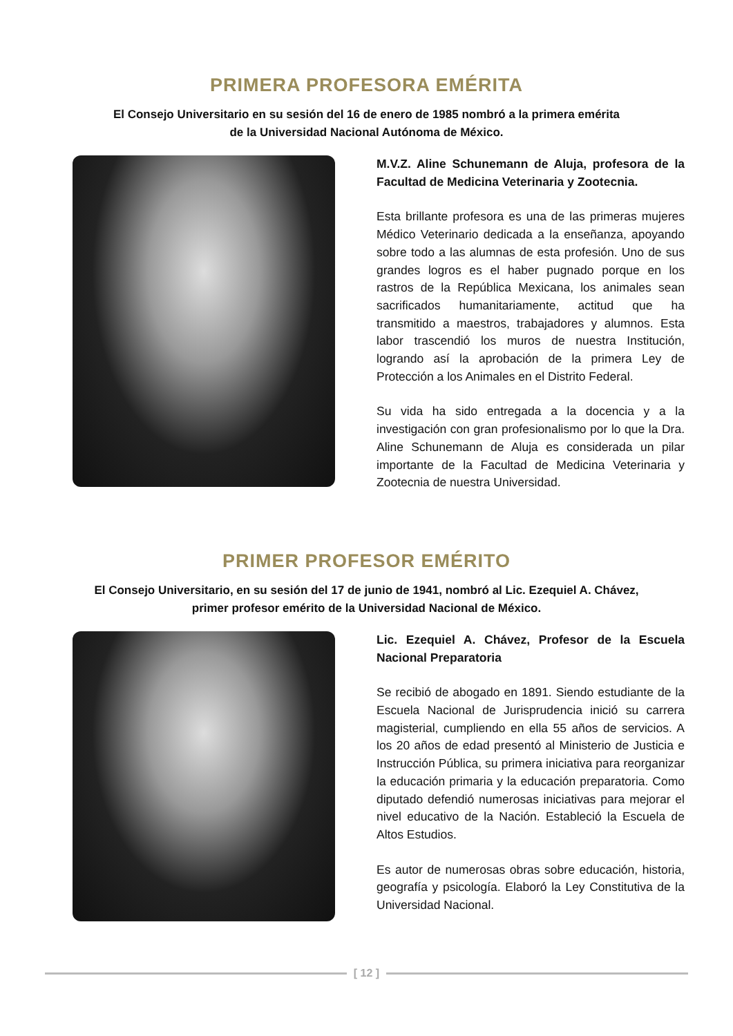PRIMERA PROFESORA EMÉRITA
El Consejo Universitario en su sesión del 16 de enero de 1985 nombró a la primera emérita
de la Universidad Nacional Autónoma de México.
M.V.Z. Aline Schunemann de Aluja, profesora de la Facultad de Medicina Veterinaria y Zootecnia.
Esta brillante profesora es una de las primeras mujeres Médico Veterinario dedicada a la enseñanza, apoyando sobre todo a las alumnas de esta profesión. Uno de sus grandes logros es el haber pugnado porque en los rastros de la República Mexicana, los animales sean sacrificados humanitariamente, actitud que ha transmitido a maestros, trabajadores y alumnos. Esta labor trascendió los muros de nuestra Institución, logrando así la aprobación de la primera Ley de Protección a los Animales en el Distrito Federal.
Su vida ha sido entregada a la docencia y a la investigación con gran profesionalismo por lo que la Dra. Aline Schunemann de Aluja es considerada un pilar importante de la Facultad de Medicina Veterinaria y Zootecnia de nuestra Universidad.
PRIMER PROFESOR EMÉRITO
El Consejo Universitario, en su sesión del 17 de junio de 1941, nombró al Lic. Ezequiel A. Chávez,
primer profesor emérito de la Universidad Nacional de México.
Lic. Ezequiel A. Chávez, Profesor de la Escuela Nacional Preparatoria
Se recibió de abogado en 1891. Siendo estudiante de la Escuela Nacional de Jurisprudencia inició su carrera magisterial, cumpliendo en ella 55 años de servicios. A los 20 años de edad presentó al Ministerio de Justicia e Instrucción Pública, su primera iniciativa para reorganizar la educación primaria y la educación preparatoria. Como diputado defendió numerosas iniciativas para mejorar el nivel educativo de la Nación. Estableció la Escuela de Altos Estudios.
Es autor de numerosas obras sobre educación, historia, geografía y psicología. Elaboró la Ley Constitutiva de la Universidad Nacional.
[ 12 ]